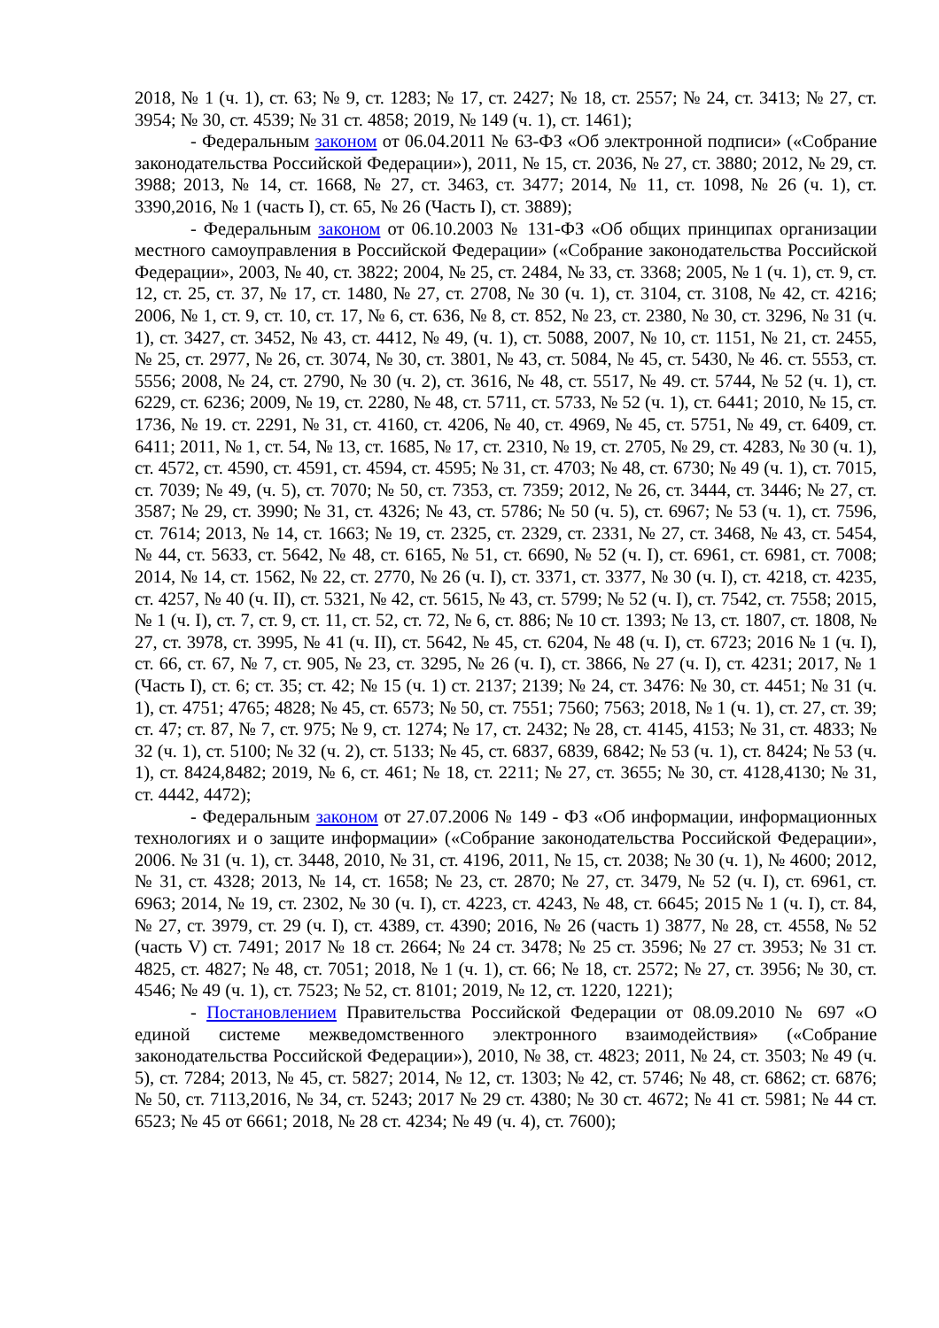2018, № 1 (ч. 1), ст. 63; № 9, ст. 1283; № 17, ст. 2427; № 18, ст. 2557; № 24, ст. 3413; № 27, ст. 3954; № 30, ст. 4539; № 31 ст. 4858; 2019, № 149 (ч. 1), ст. 1461);
- Федеральным законом от 06.04.2011 № 63-ФЗ «Об электронной подписи» («Собрание законодательства Российской Федерации»), 2011, № 15, ст. 2036, № 27, ст. 3880; 2012, № 29, ст. 3988; 2013, № 14, ст. 1668, № 27, ст. 3463, ст. 3477; 2014, № 11, ст. 1098, № 26 (ч. 1), ст. 3390,2016, № 1 (часть I), ст. 65, № 26 (Часть I), ст. 3889);
- Федеральным законом от 06.10.2003 № 131-ФЗ «Об общих принципах организации местного самоуправления в Российской Федерации» («Собрание законодательства Российской Федерации», 2003, № 40, ст. 3822; 2004, № 25, ст. 2484, № 33, ст. 3368; 2005, № 1 (ч. 1), ст. 9, ст. 12, ст. 25, ст. 37, № 17, ст. 1480, № 27, ст. 2708, № 30 (ч. 1), ст. 3104, ст. 3108, № 42, ст. 4216; 2006, № 1, ст. 9, ст. 10, ст. 17, № 6, ст. 636, № 8, ст. 852, № 23, ст. 2380, № 30, ст. 3296, № 31 (ч. 1), ст. 3427, ст. 3452, № 43, ст. 4412, № 49, (ч. 1), ст. 5088, 2007, № 10, ст. 1151, № 21, ст. 2455, № 25, ст. 2977, № 26, ст. 3074, № 30, ст. 3801, № 43, ст. 5084, № 45, ст. 5430, № 46. ст. 5553, ст. 5556; 2008, № 24, ст. 2790, № 30 (ч. 2), ст. 3616, № 48, ст. 5517, № 49. ст. 5744, № 52 (ч. 1), ст. 6229, ст. 6236; 2009, № 19, ст. 2280, № 48, ст. 5711, ст. 5733, № 52 (ч. 1), ст. 6441; 2010, № 15, ст. 1736, № 19. ст. 2291, № 31, ст. 4160, ст. 4206, № 40, ст. 4969, № 45, ст. 5751, № 49, ст. 6409, ст. 6411; 2011, № 1, ст. 54, № 13, ст. 1685, № 17, ст. 2310, № 19, ст. 2705, № 29, ст. 4283, № 30 (ч. 1), ст. 4572, ст. 4590, ст. 4591, ст. 4594, ст. 4595; № 31, ст. 4703; № 48, ст. 6730; № 49 (ч. 1), ст. 7015, ст. 7039; № 49, (ч. 5), ст. 7070; № 50, ст. 7353, ст. 7359; 2012, № 26, ст. 3444, ст. 3446; № 27, ст. 3587; № 29, ст. 3990; № 31, ст. 4326; № 43, ст. 5786; № 50 (ч. 5), ст. 6967; № 53 (ч. 1), ст. 7596, ст. 7614; 2013, № 14, ст. 1663; № 19, ст. 2325, ст. 2329, ст. 2331, № 27, ст. 3468, № 43, ст. 5454, № 44, ст. 5633, ст. 5642, № 48, ст. 6165, № 51, ст. 6690, № 52 (ч. I), ст. 6961, ст. 6981, ст. 7008; 2014, № 14, ст. 1562, № 22, ст. 2770, № 26 (ч. I), ст. 3371, ст. 3377, № 30 (ч. I), ст. 4218, ст. 4235, ст. 4257, № 40 (ч. II), ст. 5321, № 42, ст. 5615, № 43, ст. 5799; № 52 (ч. I), ст. 7542, ст. 7558; 2015, № 1 (ч. I), ст. 7, ст. 9, ст. 11, ст. 52, ст. 72, № 6, ст. 886; № 10 ст. 1393; № 13, ст. 1807, ст. 1808, № 27, ст. 3978, ст. 3995, № 41 (ч. II), ст. 5642, № 45, ст. 6204, № 48 (ч. I), ст. 6723; 2016 № 1 (ч. I), ст. 66, ст. 67, № 7, ст. 905, № 23, ст. 3295, № 26 (ч. I), ст. 3866, № 27 (ч. I), ст. 4231; 2017, № 1 (Часть I), ст. 6; ст. 35; ст. 42; № 15 (ч. 1) ст. 2137; 2139; № 24, ст. 3476: № 30, ст. 4451; № 31 (ч. 1), ст. 4751; 4765; 4828; № 45, ст. 6573; № 50, ст. 7551; 7560; 7563; 2018, № 1 (ч. 1), ст. 27, ст. 39; ст. 47; ст. 87, № 7, ст. 975; № 9, ст. 1274; № 17, ст. 2432; № 28, ст. 4145, 4153; № 31, ст. 4833; № 32 (ч. 1), ст. 5100; № 32 (ч. 2), ст. 5133; № 45, ст. 6837, 6839, 6842; № 53 (ч. 1), ст. 8424; № 53 (ч. 1), ст. 8424,8482; 2019, № 6, ст. 461; № 18, ст. 2211; № 27, ст. 3655; № 30, ст. 4128,4130; № 31, ст. 4442, 4472);
- Федеральным законом от 27.07.2006 № 149 - ФЗ «Об информации, информационных технологиях и о защите информации» («Собрание законодательства Российской Федерации», 2006. № 31 (ч. 1), ст. 3448, 2010, № 31, ст. 4196, 2011, № 15, ст. 2038; № 30 (ч. 1), № 4600; 2012, № 31, ст. 4328; 2013, № 14, ст. 1658; № 23, ст. 2870; № 27, ст. 3479, № 52 (ч. I), ст. 6961, ст. 6963; 2014, № 19, ст. 2302, № 30 (ч. I), ст. 4223, ст. 4243, № 48, ст. 6645; 2015 № 1 (ч. I), ст. 84, № 27, ст. 3979, ст. 29 (ч. I), ст. 4389, ст. 4390; 2016, № 26 (часть 1) 3877, № 28, ст. 4558, № 52 (часть V) ст. 7491; 2017 № 18 ст. 2664; № 24 ст. 3478; № 25 ст. 3596; № 27 ст. 3953; № 31 ст. 4825, ст. 4827; № 48, ст. 7051; 2018, № 1 (ч. 1), ст. 66; № 18, ст. 2572; № 27, ст. 3956; № 30, ст. 4546; № 49 (ч. 1), ст. 7523; № 52, ст. 8101; 2019, № 12, ст. 1220, 1221);
- Постановлением Правительства Российской Федерации от 08.09.2010 № 697 «О единой системе межведомственного электронного взаимодействия» («Собрание законодательства Российской Федерации»), 2010, № 38, ст. 4823; 2011, № 24, ст. 3503; № 49 (ч. 5), ст. 7284; 2013, № 45, ст. 5827; 2014, № 12, ст. 1303; № 42, ст. 5746; № 48, ст. 6862; ст. 6876; № 50, ст. 7113,2016, № 34, ст. 5243; 2017 № 29 ст. 4380; № 30 ст. 4672; № 41 ст. 5981; № 44 ст. 6523; № 45 от 6661; 2018, № 28 ст. 4234; № 49 (ч. 4), ст. 7600);